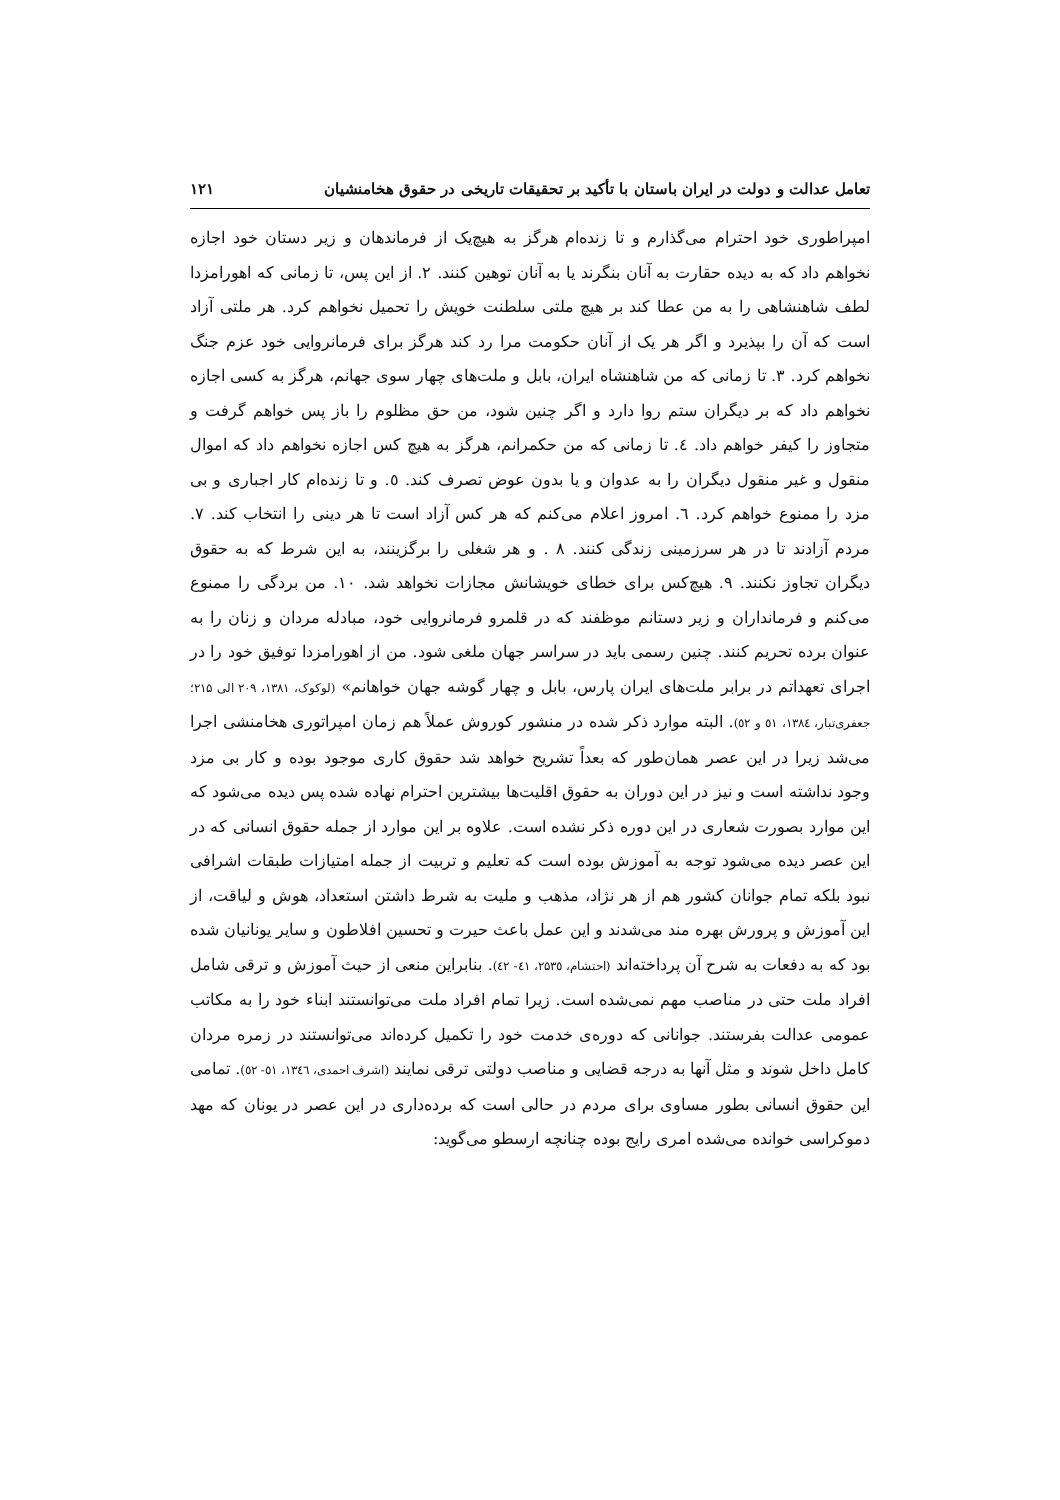تعامل عدالت و دولت در ایران باستان با تأکید بر تحقیقات تاریخی در حقوق هخامنشیان ۱۲۱
امپراطوری خود احترام می‌گذارم و تا زنده‌ام هرگز به هیچ‌یک از فرماندهان و زیر دستان خود اجازه نخواهم داد که به دیده حقارت به آنان بنگرند یا به آنان توهین کنند. ۲. از این پس، تا زمانی که اهورامزدا لطف شاهنشاهی را به من عطا کند بر هیچ ملتی سلطنت خویش را تحمیل نخواهم کرد. هر ملتی آزاد است که آن را بپذیرد و اگر هر یک از آنان حکومت مرا رد کند هرگز برای فرمانروایی خود عزم جنگ نخواهم کرد. ۳. تا زمانی که من شاهنشاه ایران، بابل و ملت‌های چهار سوی جهانم، هرگز به کسی اجازه نخواهم داد که بر دیگران ستم روا دارد و اگر چنین شود، من حق مظلوم را باز پس خواهم گرفت و متجاوز را کیفر خواهم داد. ٤. تا زمانی که من حکمرانم، هرگز به هیچ کس اجازه نخواهم داد که اموال منقول و غیر منقول دیگران را به عدوان و یا بدون عوض تصرف کند. ٥. و تا زنده‌ام کار اجباری و بی مزد را ممنوع خواهم کرد. ٦. امروز اعلام می‌کنم که هر کس آزاد است تا هر دینی را انتخاب کند. ۷. مردم آزادند تا در هر سرزمینی زندگی کنند. ۸ . و هر شغلی را برگزینند، به این شرط که به حقوق دیگران تجاوز نکنند. ۹. هیچ‌کس برای خطای خویشانش مجازات نخواهد شد. ۱۰. من بردگی را ممنوع می‌کنم و فرمانداران و زیر دستانم موظفند که در قلمرو فرمانروایی خود، مبادله مردان و زنان را به عنوان برده تحریم کنند. چنین رسمی باید در سراسر جهان ملغی شود. من از اهورامزدا توفیق خود را در اجرای تعهداتم در برابر ملت‌های ایران پارس، بابل و چهار گوشه جهان خواهانم» (لوکوک، ۱۳۸۱، ۲۰۹ الی ۲۱۵؛ جعفری‌تبار، ۱۳۸٤، ٥۱ و ٥۲). البته موارد ذکر شده در منشور کوروش عملاً هم زمان امپراتوری هخامنشی اجرا می‌شد زیرا در این عصر همان‌طور که بعداً تشریح خواهد شد حقوق کاری موجود بوده و کار بی مزد وجود نداشته است و نیز در این دوران به حقوق اقلیت‌ها بیشترین احترام نهاده شده پس دیده می‌شود که این موارد بصورت شعاری در این دوره ذکر نشده است. علاوه بر این موارد از جمله حقوق انسانی که در این عصر دیده می‌شود توجه به آموزش بوده است که تعلیم و تربیت از جمله امتیازات طبقات اشرافی نبود بلکه تمام جوانان کشور هم از هر نژاد، مذهب و ملیت به شرط داشتن استعداد، هوش و لیاقت، از این آموزش و پرورش بهره مند می‌شدند و این عمل باعث حیرت و تحسین افلاطون و سایر یونانیان شده بود که به دفعات به شرح آن پرداخته‌اند (احتشام، ۲۵۳٥، ٤۱- ٤۲). بنابراین منعی از حیث آموزش و ترقی شامل افراد ملت حتی در مناصب مهم نمی‌شده است. زیرا تمام افراد ملت می‌توانستند ابناء خود را به مکاتب عمومی عدالت بفرستند. جوانانی که دوره‌ی خدمت خود را تکمیل کرده‌اند می‌توانستند در زمره مردان کامل داخل شوند و مثل آنها به درجه قضایی و مناصب دولتی ترقی نمایند (اشرف احمدی، ۱۳٤٦، ٥۱- ٥۲). تمامی این حقوق انسانی بطور مساوی برای مردم در حالی است که برده‌داری در این عصر در یونان که مهد دموکراسی خوانده می‌شده امری رایج بوده چنانچه ارسطو می‌گوید: